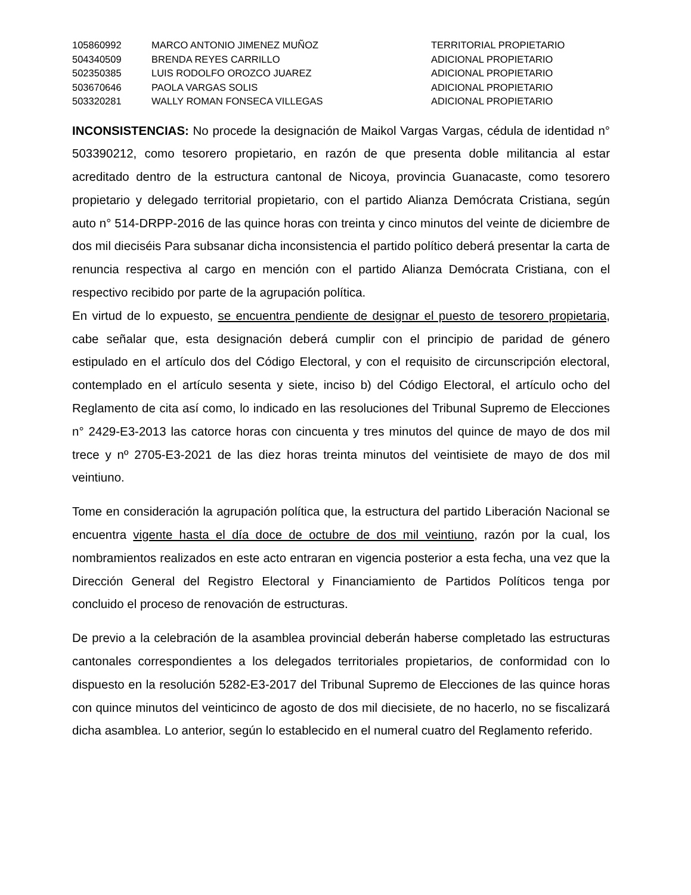| 105860992 | MARCO ANTONIO JIMENEZ MUÑOZ | TERRITORIAL PROPIETARIO |
| 504340509 | BRENDA REYES CARRILLO | ADICIONAL PROPIETARIO |
| 502350385 | LUIS RODOLFO OROZCO JUAREZ | ADICIONAL PROPIETARIO |
| 503670646 | PAOLA VARGAS SOLIS | ADICIONAL PROPIETARIO |
| 503320281 | WALLY ROMAN FONSECA VILLEGAS | ADICIONAL PROPIETARIO |
INCONSISTENCIAS: No procede la designación de Maikol Vargas Vargas, cédula de identidad n° 503390212, como tesorero propietario, en razón de que presenta doble militancia al estar acreditado dentro de la estructura cantonal de Nicoya, provincia Guanacaste, como tesorero propietario y delegado territorial propietario, con el partido Alianza Demócrata Cristiana, según auto n° 514-DRPP-2016 de las quince horas con treinta y cinco minutos del veinte de diciembre de dos mil dieciséis Para subsanar dicha inconsistencia el partido político deberá presentar la carta de renuncia respectiva al cargo en mención con el partido Alianza Demócrata Cristiana, con el respectivo recibido por parte de la agrupación política.
En virtud de lo expuesto, se encuentra pendiente de designar el puesto de tesorero propietaria, cabe señalar que, esta designación deberá cumplir con el principio de paridad de género estipulado en el artículo dos del Código Electoral, y con el requisito de circunscripción electoral, contemplado en el artículo sesenta y siete, inciso b) del Código Electoral, el artículo ocho del Reglamento de cita así como, lo indicado en las resoluciones del Tribunal Supremo de Elecciones n° 2429-E3-2013 las catorce horas con cincuenta y tres minutos del quince de mayo de dos mil trece y nº 2705-E3-2021 de las diez horas treinta minutos del veintisiete de mayo de dos mil veintiuno.
Tome en consideración la agrupación política que, la estructura del partido Liberación Nacional se encuentra vigente hasta el día doce de octubre de dos mil veintiuno, razón por la cual, los nombramientos realizados en este acto entraran en vigencia posterior a esta fecha, una vez que la Dirección General del Registro Electoral y Financiamiento de Partidos Políticos tenga por concluido el proceso de renovación de estructuras.
De previo a la celebración de la asamblea provincial deberán haberse completado las estructuras cantonales correspondientes a los delegados territoriales propietarios, de conformidad con lo dispuesto en la resolución 5282-E3-2017 del Tribunal Supremo de Elecciones de las quince horas con quince minutos del veinticinco de agosto de dos mil diecisiete, de no hacerlo, no se fiscalizará dicha asamblea. Lo anterior, según lo establecido en el numeral cuatro del Reglamento referido.